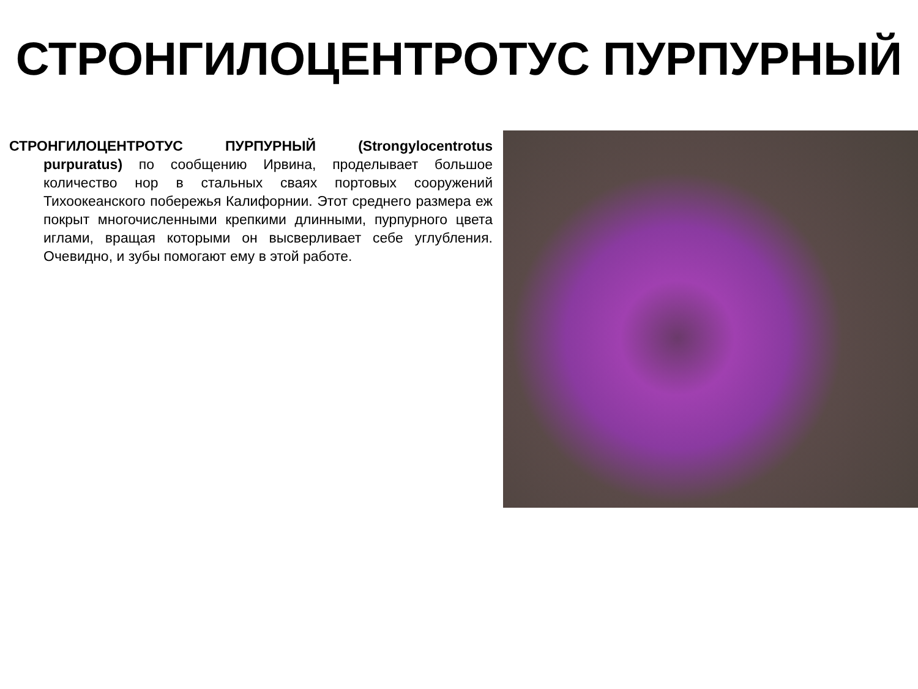СТРОНГИЛОЦЕНТРОТУС ПУРПУРНЫЙ
СТРОНГИЛОЦЕНТРОТУС ПУРПУРНЫЙ (Strongylocentrotus purpuratus) по сообщению Ирвина, проделывает большое количество нор в стальных сваях портовых сооружений Тихоокеанского побережья Калифорнии. Этот среднего размера еж покрыт многочисленными крепкими длинными, пурпурного цвета иглами, вращая которыми он высверливает себе углубления. Очевидно, и зубы помогают ему в этой работе.